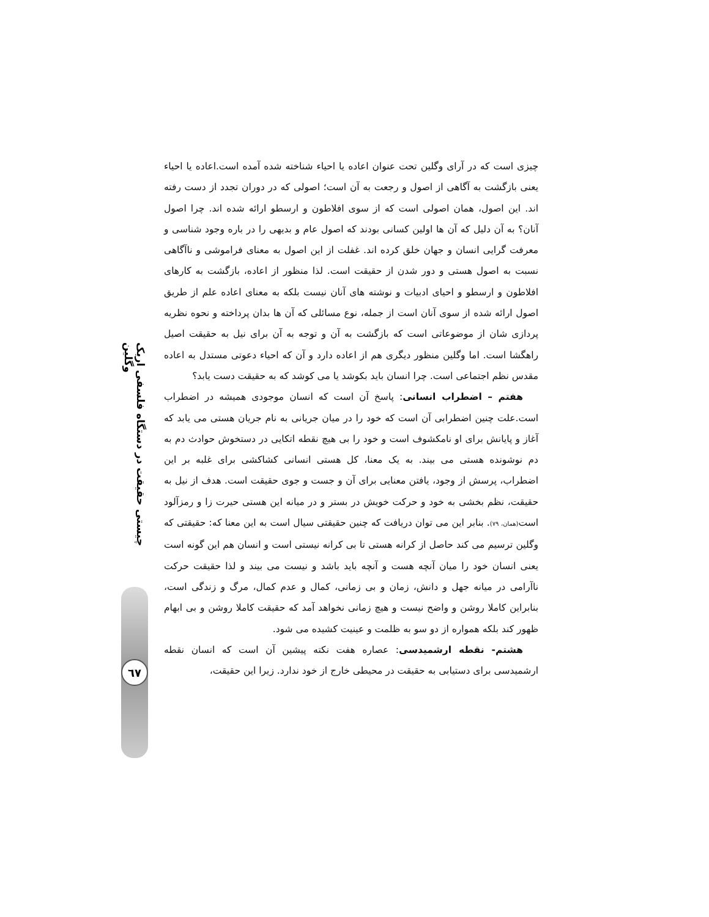چیزی است که در آرای وگلین تحت عنوان اعاده یا احیاء شناخته شده آمده است.اعاده یا احیاء یعنی بازگشت به آگاهی از اصول و رجعت به آن است؛ اصولی که در دوران تجدد از دست رفته اند. این اصول، همان اصولی است که از سوی افلاطون و ارسطو ارائه شده اند. چرا اصول آنان؟ به آن دلیل که آن ها اولین کسانی بودند که اصول عام و بدیهی را در باره وجود شناسی و معرفت گرایی انسان و جهان خلق کرده اند. غفلت از این اصول به معنای فراموشی و ناآگاهی نسبت به اصول هستی و دور شدن از حقیقت است. لذا منظور از اعاده، بازگشت به کارهای افلاطون و ارسطو و احیای ادبیات و نوشته های آنان نیست بلکه به معنای اعاده علم از طریق اصول ارائه شده از سوی آنان است از جمله، نوع مسائلی که آن ها بدان پرداخته و نحوه نظریه پردازی شان از موضوعاتی است که بازگشت به آن و توجه به آن برای نیل به حقیقت اصیل راهگشا است. اما وگلین منظور دیگری هم از اعاده دارد و آن که احیاء دعوتی مستدل به اعاده مقدس نظم اجتماعی است. چرا انسان باید بکوشد یا می کوشد که به حقیقت دست یابد؟
هفتم – اضطراب انسانی: پاسخ آن است که انسان موجودی همیشه در اضطراب است.علت چنین اضطرابی آن است که خود را در میان جریانی به نام جریان هستی می یابد که آغاز و پایانش برای او نامکشوف است و خود را بی هیچ نقطه اتکایی در دستخوش حوادث دم به دم نوشونده هستی می بیند. به یک معنا، کل هستی انسانی کشاکشی برای غلبه بر این اضطراب، پرسش از وجود، یافتن معنایی برای آن و جست و جوی حقیقت است. هدف از نیل به حقیقت، نظم بخشی به خود و حرکت خویش در بستر و در میانه این هستی حیرت زا و رمزآلود است(همان، ٧٩). بنابر این می توان دریافت که چنین حقیقتی سیال است به این معنا که: حقیقتی که وگلین ترسیم می کند حاصل از کرانه هستی تا بی کرانه نیستی است و انسان هم این گونه است یعنی انسان خود را میان آنچه هست و آنچه باید باشد و نیست می بیند و لذا حقیقت حرکت ناآرامی در میانه جهل و دانش، زمان و بی زمانی، کمال و عدم کمال، مرگ و زندگی است، بنابراین کاملا روشن و واضح نیست و هیچ زمانی نخواهد آمد که حقیقت کاملا روشن و بی ابهام ظهور کند بلکه همواره از دو سو به ظلمت و عینیت کشیده می شود.
هشتم- نقطه ارشمیدسی: عصاره هفت نکته پیشین آن است که انسان نقطه ارشمیدسی برای دستیابی به حقیقت در محیطی خارج از خود ندارد. زیرا این حقیقت،
چیستی حقیقت در دستگاه فلسفی اریک وگلین
٦٧